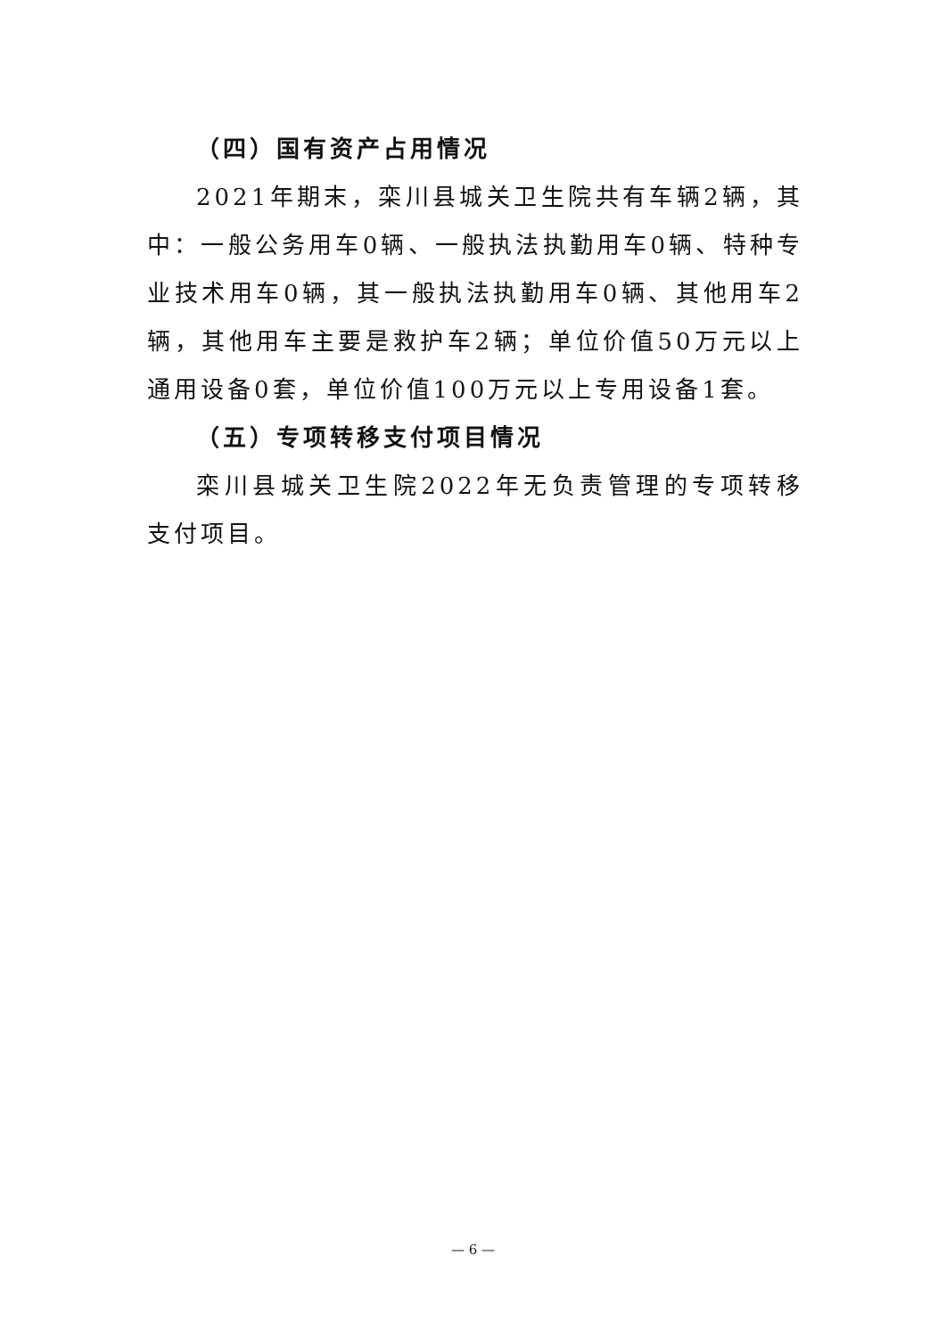（四）国有资产占用情况
2021年期末，栾川县城关卫生院共有车辆2辆，其中：一般公务用车0辆、一般执法执勤用车0辆、特种专业技术用车0辆，其一般执法执勤用车0辆、其他用车2辆，其他用车主要是救护车2辆；单位价值50万元以上通用设备0套，单位价值100万元以上专用设备1套。
（五）专项转移支付项目情况
栾川县城关卫生院2022年无负责管理的专项转移支付项目。
— 6 —